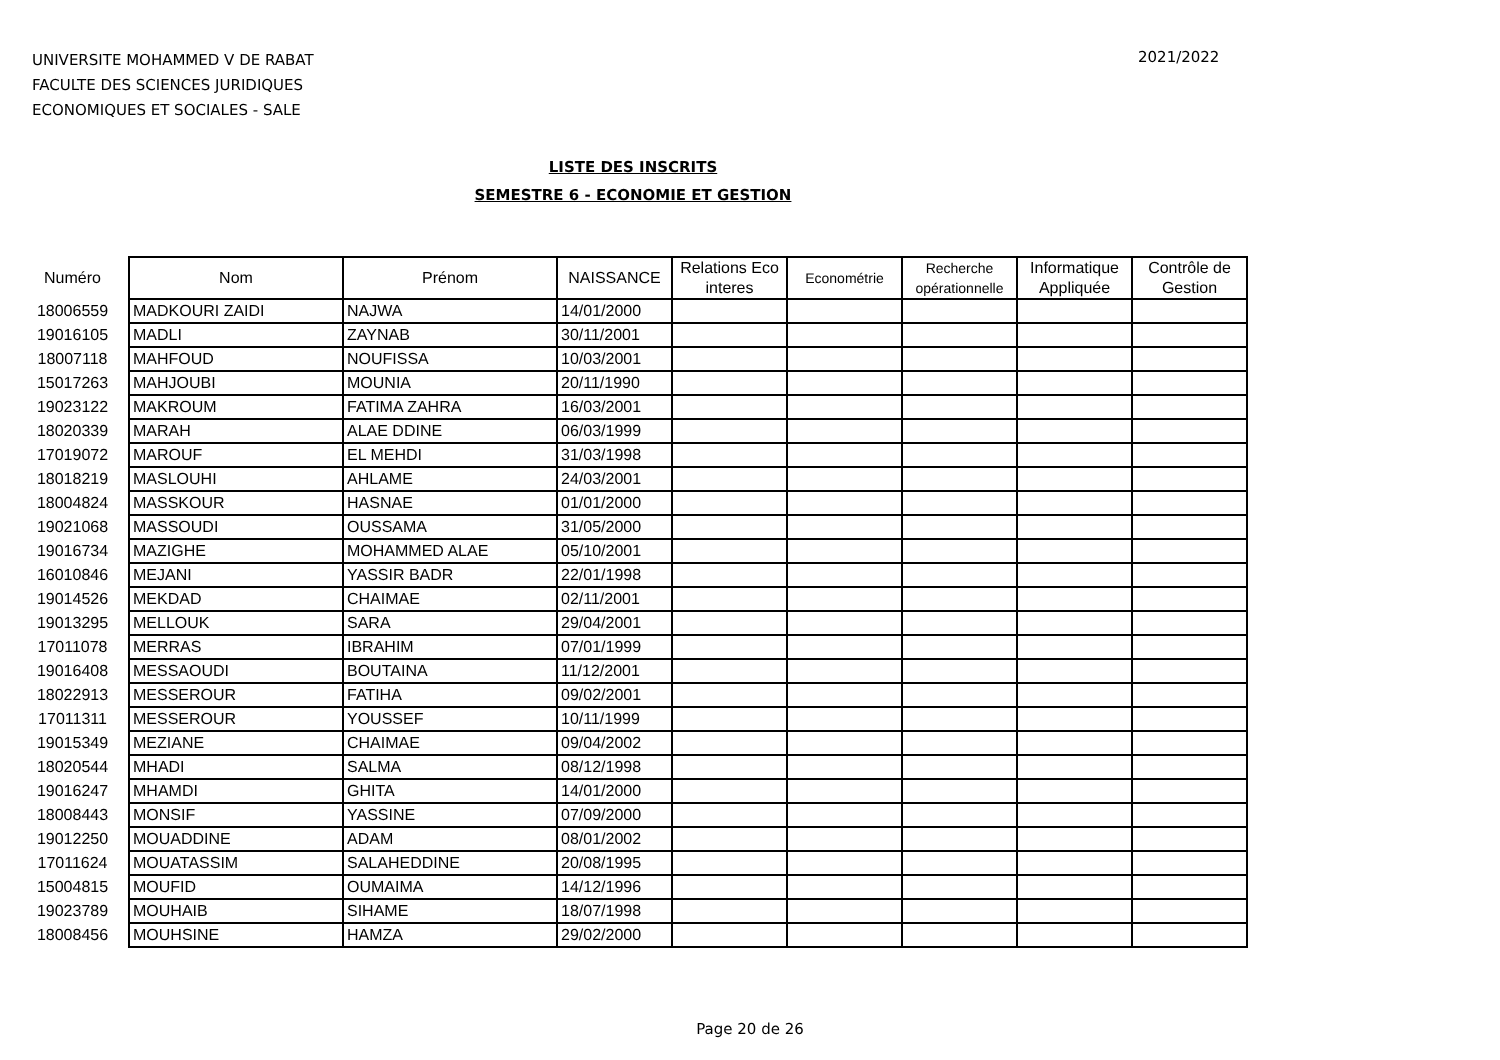UNIVERSITE MOHAMMED V DE RABAT
FACULTE DES SCIENCES JURIDIQUES
ECONOMIQUES ET SOCIALES - SALE
2021/2022
LISTE DES INSCRITS
SEMESTRE 6 - ECONOMIE ET GESTION
| Numéro | Nom | Prénom | NAISSANCE | Relations Eco interes | Econométrie | Recherche opérationnelle | Informatique Appliquée | Contrôle de Gestion |
| --- | --- | --- | --- | --- | --- | --- | --- | --- |
| 18006559 | MADKOURI ZAIDI | NAJWA | 14/01/2000 | | | | | |
| 19016105 | MADLI | ZAYNAB | 30/11/2001 | | | | | |
| 18007118 | MAHFOUD | NOUFISSA | 10/03/2001 | | | | | |
| 15017263 | MAHJOUBI | MOUNIA | 20/11/1990 | | | | | |
| 19023122 | MAKROUM | FATIMA ZAHRA | 16/03/2001 | | | | | |
| 18020339 | MARAH | ALAE DDINE | 06/03/1999 | | | | | |
| 17019072 | MAROUF | EL MEHDI | 31/03/1998 | | | | | |
| 18018219 | MASLOUHI | AHLAME | 24/03/2001 | | | | | |
| 18004824 | MASSKOUR | HASNAE | 01/01/2000 | | | | | |
| 19021068 | MASSOUDI | OUSSAMA | 31/05/2000 | | | | | |
| 19016734 | MAZIGHE | MOHAMMED ALAE | 05/10/2001 | | | | | |
| 16010846 | MEJANI | YASSIR BADR | 22/01/1998 | | | | | |
| 19014526 | MEKDAD | CHAIMAE | 02/11/2001 | | | | | |
| 19013295 | MELLOUK | SARA | 29/04/2001 | | | | | |
| 17011078 | MERRAS | IBRAHIM | 07/01/1999 | | | | | |
| 19016408 | MESSAOUDI | BOUTAINA | 11/12/2001 | | | | | |
| 18022913 | MESSEROUR | FATIHA | 09/02/2001 | | | | | |
| 17011311 | MESSEROUR | YOUSSEF | 10/11/1999 | | | | | |
| 19015349 | MEZIANE | CHAIMAE | 09/04/2002 | | | | | |
| 18020544 | MHADI | SALMA | 08/12/1998 | | | | | |
| 19016247 | MHAMDI | GHITA | 14/01/2000 | | | | | |
| 18008443 | MONSIF | YASSINE | 07/09/2000 | | | | | |
| 19012250 | MOUADDINE | ADAM | 08/01/2002 | | | | | |
| 17011624 | MOUATASSIM | SALAHEDDINE | 20/08/1995 | | | | | |
| 15004815 | MOUFID | OUMAIMA | 14/12/1996 | | | | | |
| 19023789 | MOUHAIB | SIHAME | 18/07/1998 | | | | | |
| 18008456 | MOUHSINE | HAMZA | 29/02/2000 | | | | | |
Page 20 de 26